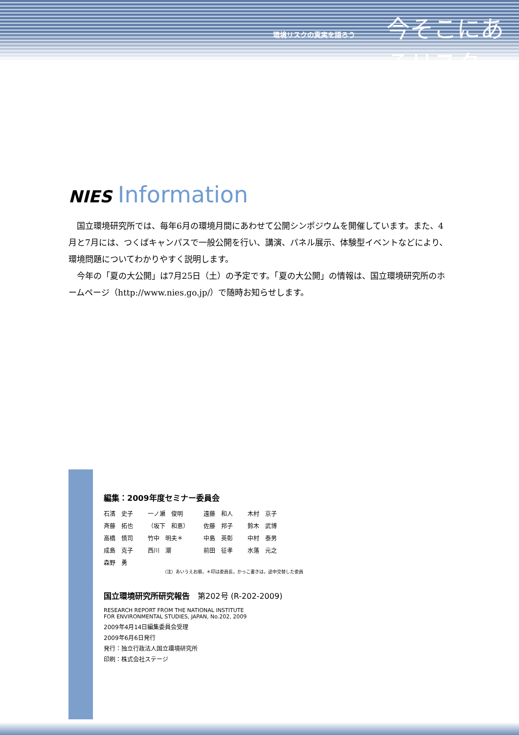環境リスクの真実を語ろう 今そこにあるリスク
NIES Information
国立環境研究所では、毎年6月の環境月間にあわせて公開シンポジウムを開催しています。また、4月と7月には、つくばキャンパスで一般公開を行い、講演、パネル展示、体験型イベントなどにより、環境問題についてわかりやすく説明します。
今年の「夏の大公開」は7月25日（土）の予定です。「夏の大公開」の情報は、国立環境研究所のホームページ（http://www.nies.go.jp/）で随時お知らせします。
編集：2009年度セミナー委員会
| 石濱 史子 | 一ノ瀬 俊明 | 遠藤 和人 | 木村 京子 |
| 斉藤 拓也 | （坂下 和恵） | 佐藤 邦子 | 鈴木 武博 |
| 高橋 慎司 | 竹中 明夫＊ | 中島 英彰 | 中村 泰男 |
| 成島 克子 | 西川 潮 | 前田 征孝 | 水落 元之 |
| 森野 勇 | | | |
（注）あいうえお順，＊印は委員長，かっこ書きは，途中交替した委員
国立環境研究所研究報告　第202号 (R-202-2009)
RESEARCH REPORT FROM THE NATIONAL INSTITUTE
FOR ENVIRONMENTAL STUDIES, JAPAN, No.202, 2009
2009年4月14日編集委員会受理
2009年6月6日発行
発行：独立行政法人国立環境研究所
印刷：株式会社ステージ